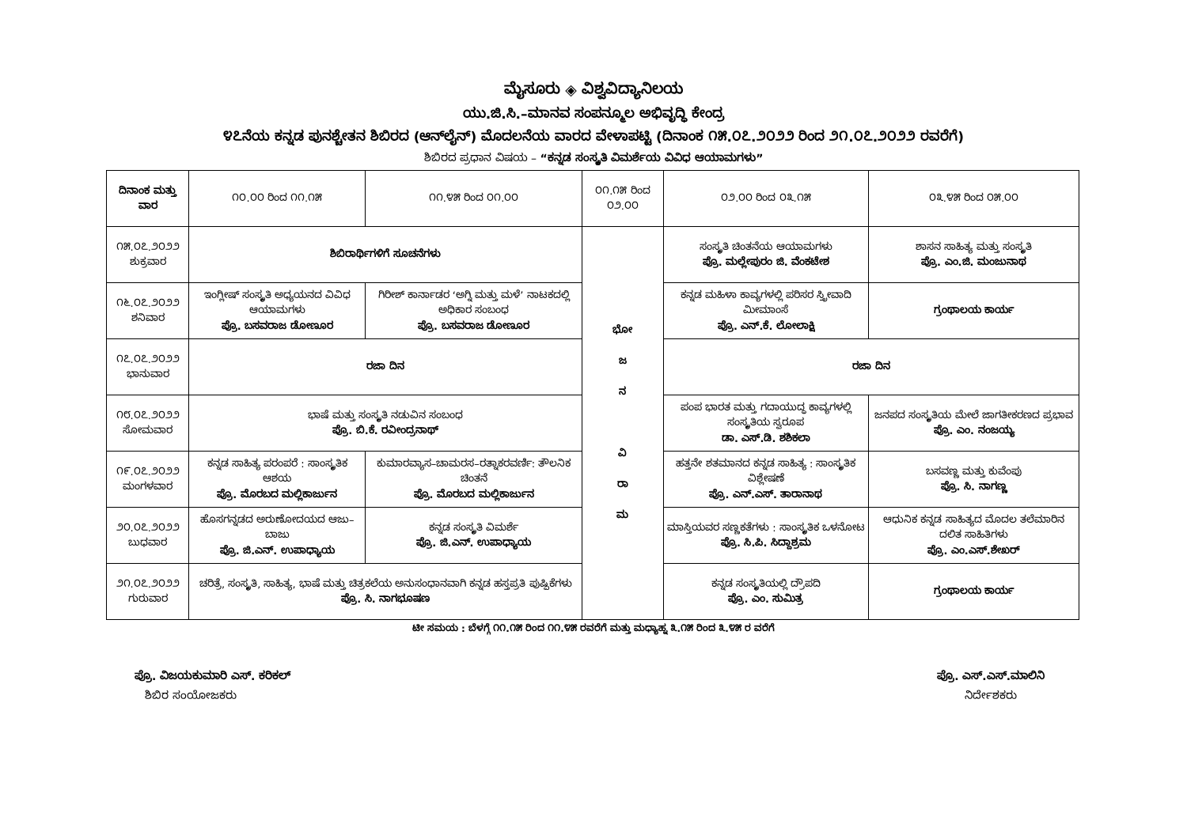ಮೈಸೂರು ◈ ವಿಶ್ವವಿದ್ಯಾನಿಲಯ
ಯು.ಜಿ.ಸಿ.–ಮಾನವ ಸಂಪನ್ಮೂಲ ಅಭಿವೃದ್ಧಿ ಕೇಂದ್ರ
೪೭ನೆಯ ಕನ್ನಡ ಪುನಶ್ಚೇತನ ಶಿಬಿರದ (ಆನ್‌ಲೈನ್) ಮೊದಲನೆಯ ವಾರದ ವೇಳಾಪಟ್ಟಿ (ದಿನಾಂಕ ೧೫.೦೭.೨೦೨೨ ರಿಂದ ೨೧.೦೭.೨೦೨೨ ರವರೆಗೆ)
ಶಿಬಿರದ ಪ್ರಧಾನ ವಿಷಯ – “ಕನ್ನಡ ಸಂಸ್ಕೃತಿ ವಿಮರ್ಶೆಯ ವಿವಿಧ ಆಯಾಮಗಳು”
| ದಿನಾಂಕ ಮತ್ತು ವಾರ | ೧೦.೦೦ ರಿಂದ ೧೧.೧೫ | ೧೧.೪೫ ರಿಂದ ೦೧.೦೦ | ೦೧.೧೫ ರಿಂದ ೦೨.೦೦ | ೦೨.೦೦ ರಿಂದ ೦೩.೧೫ | ೦೩.೪೫ ರಿಂದ ೦೫.೦೦ |
| --- | --- | --- | --- | --- | --- |
| ೧೫.೦೭.೨೦೨೨ ಶುಕ್ರವಾರ | ಶಿಬಿರಾರ್ಥಿಗಳಿಗೆ ಸೂಚನೆಗಳು | | ಭೋ ಜ ನ ವಿ ರಾ ಮ | ಸಂಸ್ಕೃತಿ ಚಿಂತನೆಯ ಆಯಾಮಗಳು ಪ್ರೊ. ಮಲ್ಲೇಪುರಂ ಜಿ. ವೆಂಕಟೇಶ | ಶಾಸನ ಸಾಹಿತ್ಯ ಮತ್ತು ಸಂಸ್ಕೃತಿ ಪ್ರೊ. ಎಂ.ಜಿ. ಮಂಜುನಾಥ |
| ೧೬.೦೭.೨೦೨೨ ಶನಿವಾರ | ಇಂಗ್ಲೀಷ್ ಸಂಸ್ಕೃತಿ ಅಧ್ಯಯನದ ವಿವಿಧ ಆಯಾಮಗಳು ಪ್ರೊ. ಬಸವರಾಜ ಡೋಣೂರ | ಗಿರೀಶ್ ಕಾರ್ನಾಡರ ‘ಅಗ್ನಿ ಮತ್ತು ಮಳೆ’ ನಾಟಕದಲ್ಲಿ ಅಧಿಕಾರ ಸಂಬಂಧ ಪ್ರೊ. ಬಸವರಾಜ ಡೋಣೂರ | | ಕನ್ನಡ ಮಹಿಳಾ ಕಾವ್ಯಗಳಲ್ಲಿ ಪರಿಸರ ಸ್ತ್ರೀವಾದಿ ಮೀಮಾಂಸೆ ಪ್ರೊ. ಎನ್.ಕೆ. ಲೋಲಾಕ್ಷಿ | ಗ್ರಂಥಾಲಯ ಕಾರ್ಯ |
| ೧೭.೦೭.೨೦೨೨ ಭಾನುವಾರ | ರಜಾ ದಿನ | | | ರಜಾ ದಿನ | |
| ೧೮.೦೭.೨೦೨೨ ಸೋಮವಾರ | ಭಾಷೆ ಮತ್ತು ಸಂಸ್ಕೃತಿ ನಡುವಿನ ಸಂಬಂಧ ಪ್ರೊ. ಬಿ.ಕೆ. ರವೀಂದ್ರನಾಥ್ | | | ಪಂಪ ಭಾರತ ಮತ್ತು ಗದಾಯುದ್ಧ ಕಾವ್ಯಗಳಲ್ಲಿ ಸಂಸ್ಕೃತಿಯ ಸ್ವರೂಪ ಡಾ. ಎಸ್.ಡಿ. ಶಶಿಕಲಾ | ಜನಪದ ಸಂಸ್ಕೃತಿಯ ಮೇಲೆ ಜಾಗತೀಕರಣದ ಪ್ರಭಾವ ಪ್ರೊ. ಎಂ. ನಂಜಯ್ಯ |
| ೧೯.೦೭.೨೦೨೨ ಮಂಗಳವಾರ | ಕನ್ನಡ ಸಾಹಿತ್ಯ ಪರಂಪರೆ : ಸಾಂಸ್ಕೃತಿಕ ಆಶಯ ಪ್ರೊ. ಮೊರಬದ ಮಲ್ಲಿಕಾರ್ಜುನ | ಕುಮಾರವ್ಯಾಸ–ಚಾಮರಸ–ರತ್ನಾಕರವರ್ಣಿ: ತೌಲನಿಕ ಚಿಂತನೆ ಪ್ರೊ. ಮೊರಬದ ಮಲ್ಲಿಕಾರ್ಜುನ | | ಹತ್ತನೇ ಶತಮಾನದ ಕನ್ನಡ ಸಾಹಿತ್ಯ : ಸಾಂಸ್ಕೃತಿಕ ವಿಶ್ಲೇಷಣೆ ಪ್ರೊ. ಎನ್.ಎಸ್. ತಾರಾನಾಥ | ಬಸವಣ್ಣ ಮತ್ತು ಕುವೆಂಪು ಪ್ರೊ. ಸಿ. ನಾಗಣ್ಣ |
| ೨೦.೦೭.೨೦೨೨ ಬುಧವಾರ | ಹೊಸಗನ್ನಡದ ಅರುಣೋದಯದ ಆಜು–ಬಾಜು ಪ್ರೊ. ಜಿ.ಎನ್. ಉಪಾಧ್ಯಾಯ | ಕನ್ನಡ ಸಂಸ್ಕೃತಿ ವಿಮರ್ಶೆ ಪ್ರೊ. ಜಿ.ಎನ್. ಉಪಾಧ್ಯಾಯ | | ಮಾಸ್ತಿಯವರ ಸಣ್ಣಕತೆಗಳು : ಸಾಂಸ್ಕೃತಿಕ ಒಳನೋಟ ಪ್ರೊ. ಸಿ.ಪಿ. ಸಿದ್ದಾಶ್ರಮ | ಆಧುನಿಕ ಕನ್ನಡ ಸಾಹಿತ್ಯದ ಮೊದಲ ತಲೆಮಾರಿನ ದಲಿತ ಸಾಹಿತಿಗಳು ಪ್ರೊ. ಎಂ.ಎಸ್.ಶೇಖರ್ |
| ೨೧.೦೭.೨೦೨೨ ಗುರುವಾರ | ಚರಿತ್ರೆ, ಸಂಸ್ಕೃತಿ, ಸಾಹಿತ್ಯ, ಭಾಷೆ ಮತ್ತು ಚಿತ್ರಕಲೆಯ ಅನುಸಂಧಾನವಾಗಿ ಕನ್ನಡ ಹಸ್ತಪ್ರತಿ ಪುಷ್ಪಿಕೆಗಳು ಪ್ರೊ. ಸಿ. ನಾಗಭೂಷಣ | | | ಕನ್ನಡ ಸಂಸ್ಕೃತಿಯಲ್ಲಿ ದ್ರೌಪದಿ ಪ್ರೊ. ಎಂ. ಸುಮಿತ್ರ | ಗ್ರಂಥಾಲಯ ಕಾರ್ಯ |
ಟೀ ಸಮಯ : ಬೆಳಗ್ಗೆ ೧೧.೧೫ ರಿಂದ ೧೧.೪೫ ರವರೆಗೆ ಮತ್ತು ಮಧ್ಯಾಹ್ನ ೩.೧೫ ರಿಂದ ೩.೪೫ ರ ವರೆಗೆ
ಪ್ರೊ. ವಿಜಯಕುಮಾರಿ ಎಸ್. ಕರಿಕಲ್
ಶಿಬಿರ ಸಂಯೋಜಕರು
ಪ್ರೊ. ಎಸ್.ಎಸ್.ಮಾಲಿನಿ
ನಿರ್ದೇಶಕರು